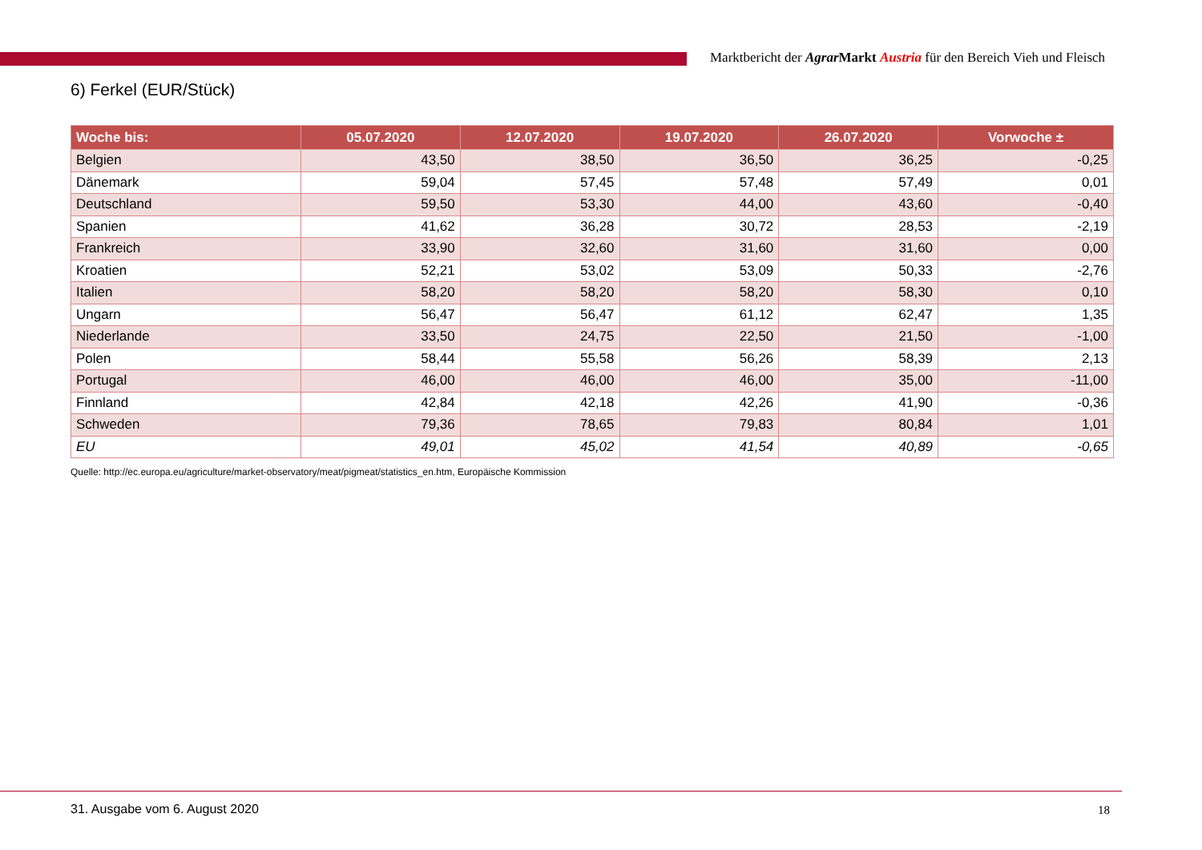Marktbericht der Agrar Markt Austria für den Bereich Vieh und Fleisch
6) Ferkel (EUR/Stück)
| Woche bis: | 05.07.2020 | 12.07.2020 | 19.07.2020 | 26.07.2020 | Vorwoche ± |
| --- | --- | --- | --- | --- | --- |
| Belgien | 43,50 | 38,50 | 36,50 | 36,25 | -0,25 |
| Dänemark | 59,04 | 57,45 | 57,48 | 57,49 | 0,01 |
| Deutschland | 59,50 | 53,30 | 44,00 | 43,60 | -0,40 |
| Spanien | 41,62 | 36,28 | 30,72 | 28,53 | -2,19 |
| Frankreich | 33,90 | 32,60 | 31,60 | 31,60 | 0,00 |
| Kroatien | 52,21 | 53,02 | 53,09 | 50,33 | -2,76 |
| Italien | 58,20 | 58,20 | 58,20 | 58,30 | 0,10 |
| Ungarn | 56,47 | 56,47 | 61,12 | 62,47 | 1,35 |
| Niederlande | 33,50 | 24,75 | 22,50 | 21,50 | -1,00 |
| Polen | 58,44 | 55,58 | 56,26 | 58,39 | 2,13 |
| Portugal | 46,00 | 46,00 | 46,00 | 35,00 | -11,00 |
| Finnland | 42,84 | 42,18 | 42,26 | 41,90 | -0,36 |
| Schweden | 79,36 | 78,65 | 79,83 | 80,84 | 1,01 |
| EU | 49,01 | 45,02 | 41,54 | 40,89 | -0,65 |
Quelle: http://ec.europa.eu/agriculture/market-observatory/meat/pigmeat/statistics_en.htm, Europäische Kommission
31. Ausgabe vom 6. August 2020 18